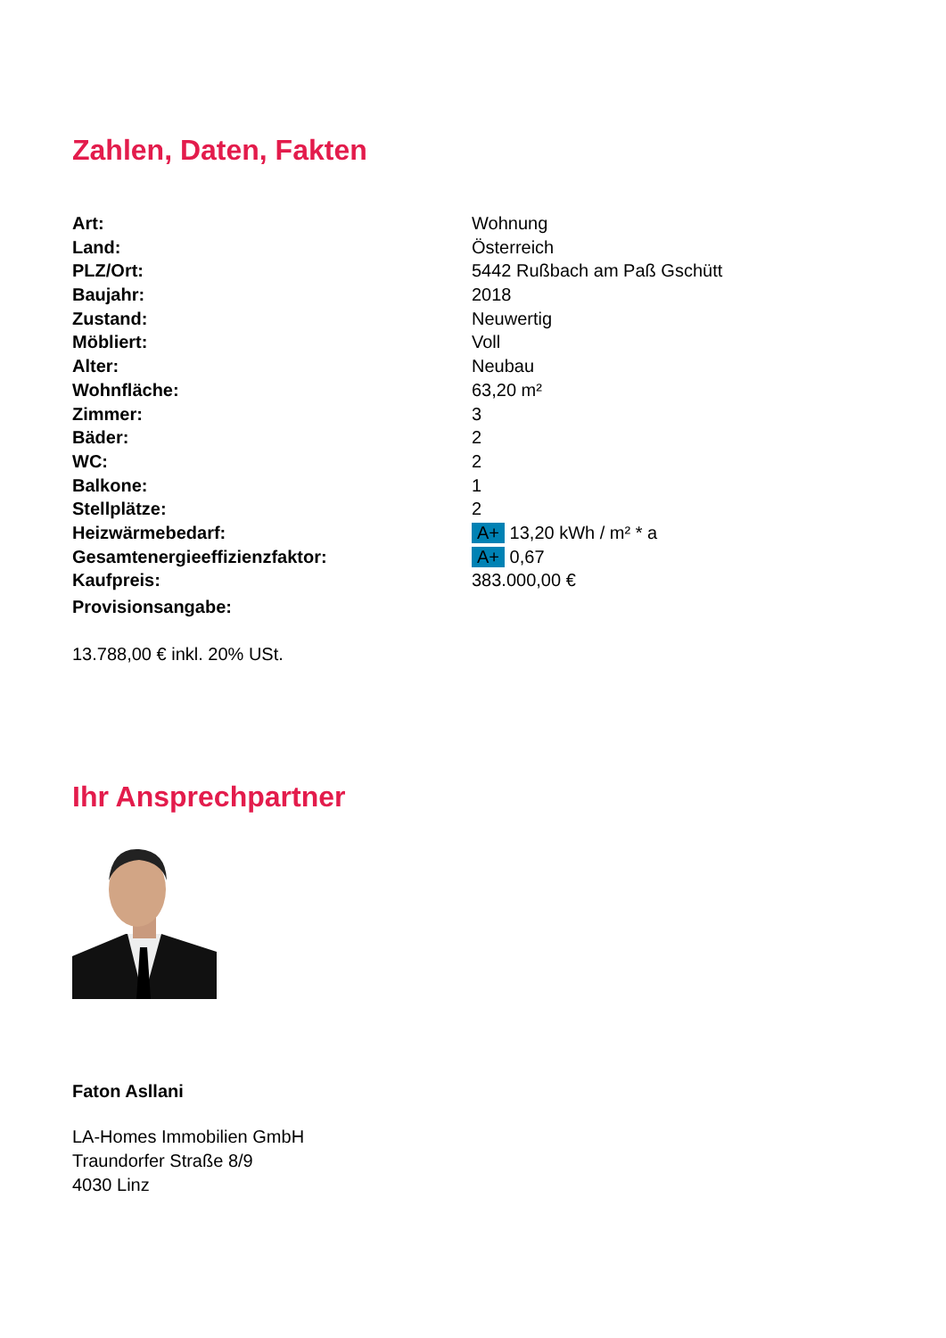Zahlen, Daten, Fakten
| Art: | Wohnung |
| Land: | Österreich |
| PLZ/Ort: | 5442 Rußbach am Paß Gschütt |
| Baujahr: | 2018 |
| Zustand: | Neuwertig |
| Möbliert: | Voll |
| Alter: | Neubau |
| Wohnfläche: | 63,20 m² |
| Zimmer: | 3 |
| Bäder: | 2 |
| WC: | 2 |
| Balkone: | 1 |
| Stellplätze: | 2 |
| Heizwärmebedarf: | A+ 13,20 kWh / m² * a |
| Gesamtenergieeffizienzfaktor: | A+ 0,67 |
| Kaufpreis: | 383.000,00 € |
| Provisionsangabe: | |
13.788,00 € inkl. 20% USt.
Ihr Ansprechpartner
Faton Asllani
LA-Homes Immobilien GmbH
Traundorfer Straße 8/9
4030 Linz